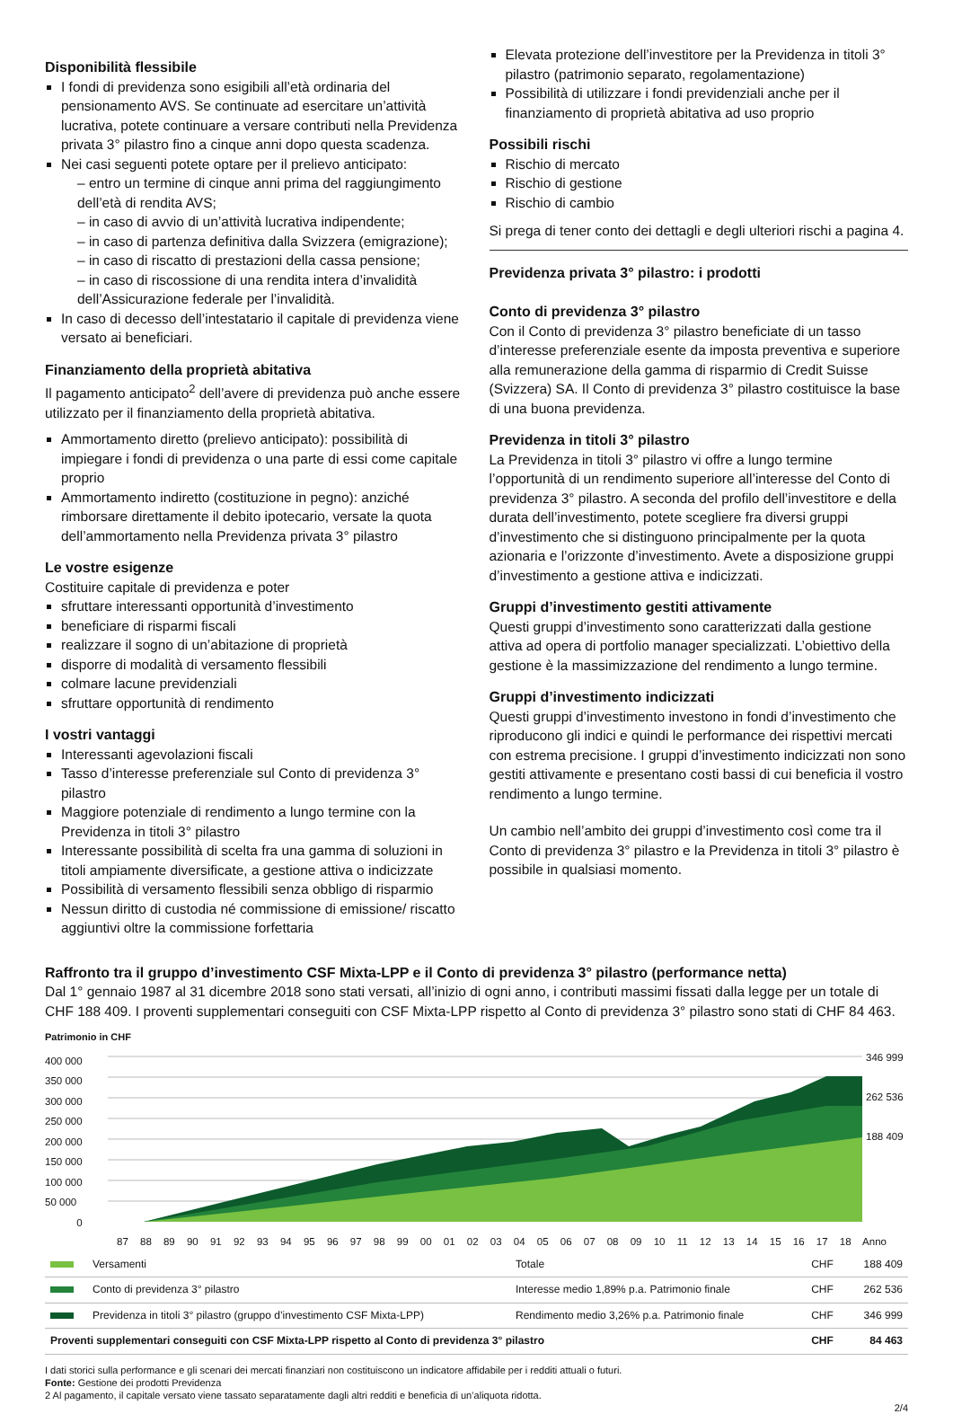Disponibilità flessibile
I fondi di previdenza sono esigibili all’età ordinaria del pensionamento AVS. Se continuate ad esercitare un’attività lucrativa, potete continuare a versare contributi nella Previdenza privata 3° pilastro fino a cinque anni dopo questa scadenza.
Nei casi seguenti potete optare per il prelievo anticipato:
– entro un termine di cinque anni prima del raggiungimento dell’età di rendita AVS;
– in caso di avvio di un’attività lucrativa indipendente;
– in caso di partenza definitiva dalla Svizzera (emigrazione);
– in caso di riscatto di prestazioni della cassa pensione;
– in caso di riscossione di una rendita intera d’invalidità dell’Assicurazione federale per l’invalidità.
In caso di decesso dell’intestatario il capitale di previdenza viene versato ai beneficiari.
Finanziamento della proprietà abitativa
Il pagamento anticipato<sup>2</sup> dell’avere di previdenza può anche essere utilizzato per il finanziamento della proprietà abitativa.
Ammortamento diretto (prelievo anticipato): possibilità di impiegare i fondi di previdenza o una parte di essi come capitale proprio
Ammortamento indiretto (costituzione in pegno): anziché rimborsare direttamente il debito ipotecario, versate la quota dell’ammortamento nella Previdenza privata 3° pilastro
Le vostre esigenze
Costituire capitale di previdenza e poter
sfruttare interessanti opportunità d’investimento
beneficiare di risparmi fiscali
realizzare il sogno di un’abitazione di proprietà
disporre di modalità di versamento flessibili
colmare lacune previdenziali
sfruttare opportunità di rendimento
I vostri vantaggi
Interessanti agevolazioni fiscali
Tasso d’interesse preferenziale sul Conto di previdenza 3° pilastro
Maggiore potenziale di rendimento a lungo termine con la Previdenza in titoli 3° pilastro
Interessante possibilità di scelta fra una gamma di soluzioni in titoli ampiamente diversificate, a gestione attiva o indicizzate
Possibilità di versamento flessibili senza obbligo di risparmio
Nessun diritto di custodia né commissione di emissione/ riscatto aggiuntivi oltre la commissione forfettaria
Elevata protezione dell’investitore per la Previdenza in titoli 3° pilastro (patrimonio separato, regolamentazione)
Possibilità di utilizzare i fondi previdenziali anche per il finanziamento di proprietà abitativa ad uso proprio
Possibili rischi
Rischio di mercato
Rischio di gestione
Rischio di cambio
Si prega di tener conto dei dettagli e degli ulteriori rischi a pagina 4.
Previdenza privata 3° pilastro: i prodotti
Conto di previdenza 3° pilastro
Con il Conto di previdenza 3° pilastro beneficiate di un tasso d’interesse preferenziale esente da imposta preventiva e superiore alla remunerazione della gamma di risparmio di Credit Suisse (Svizzera) SA. Il Conto di previdenza 3° pilastro costituisce la base di una buona previdenza.
Previdenza in titoli 3° pilastro
La Previdenza in titoli 3° pilastro vi offre a lungo termine l’opportunità di un rendimento superiore all’interesse del Conto di previdenza 3° pilastro. A seconda del profilo dell’investitore e della durata dell’investimento, potete scegliere fra diversi gruppi d’investimento che si distinguono principalmente per la quota azionaria e l’orizzonte d’investimento. Avete a disposizione gruppi d’investimento a gestione attiva e indicizzati.
Gruppi d’investimento gestiti attivamente
Questi gruppi d’investimento sono caratterizzati dalla gestione attiva ad opera di portfolio manager specializzati. L’obiettivo della gestione è la massimizzazione del rendimento a lungo termine.
Gruppi d’investimento indicizzati
Questi gruppi d’investimento investono in fondi d’investimento che riproducono gli indici e quindi le performance dei rispettivi mercati con estrema precisione. I gruppi d’investimento indicizzati non sono gestiti attivamente e presentano costi bassi di cui beneficia il vostro rendimento a lungo termine.
Un cambio nell’ambito dei gruppi d’investimento così come tra il Conto di previdenza 3° pilastro e la Previdenza in titoli 3° pilastro è possibile in qualsiasi momento.
Raffronto tra il gruppo d’investimento CSF Mixta-LPP e il Conto di previdenza 3° pilastro (performance netta)
Dal 1° gennaio 1987 al 31 dicembre 2018 sono stati versati, all’inizio di ogni anno, i contributi massimi fissati dalla legge per un totale di CHF 188 409. I proventi supplementari conseguiti con CSF Mixta-LPP rispetto al Conto di previdenza 3° pilastro sono stati di CHF 84 463.
Patrimonio in CHF
400 000
350 000
300 000
250 000
200 000
150 000
100 000
50 000
0
346 999
262 536
188 409
87 88 89 90 91 92 93 94 95 96 97 98 99 00 01 02 03 04 05 06 07 08 09 10 11 12 13 14 15 16 17 18 Anno
| | Versamenti | Totale | CHF | 188 409 |
| | Conto di previdenza 3° pilastro | Interesse medio 1,89% p.a. Patrimonio finale | CHF | 262 536 |
| | Previdenza in titoli 3° pilastro (gruppo d’investimento CSF Mixta-LPP) | Rendimento medio 3,26% p.a. Patrimonio finale | CHF | 346 999 |
| Proventi supplementari conseguiti con CSF Mixta-LPP rispetto al Conto di previdenza 3° pilastro | | | CHF | 84 463 |
I dati storici sulla performance e gli scenari dei mercati finanziari non costituiscono un indicatore affidabile per i redditi attuali o futuri.
Fonte: Gestione dei prodotti Previdenza
2 Al pagamento, il capitale versato viene tassato separatamente dagli altri redditi e beneficia di un’aliquota ridotta.
2/4